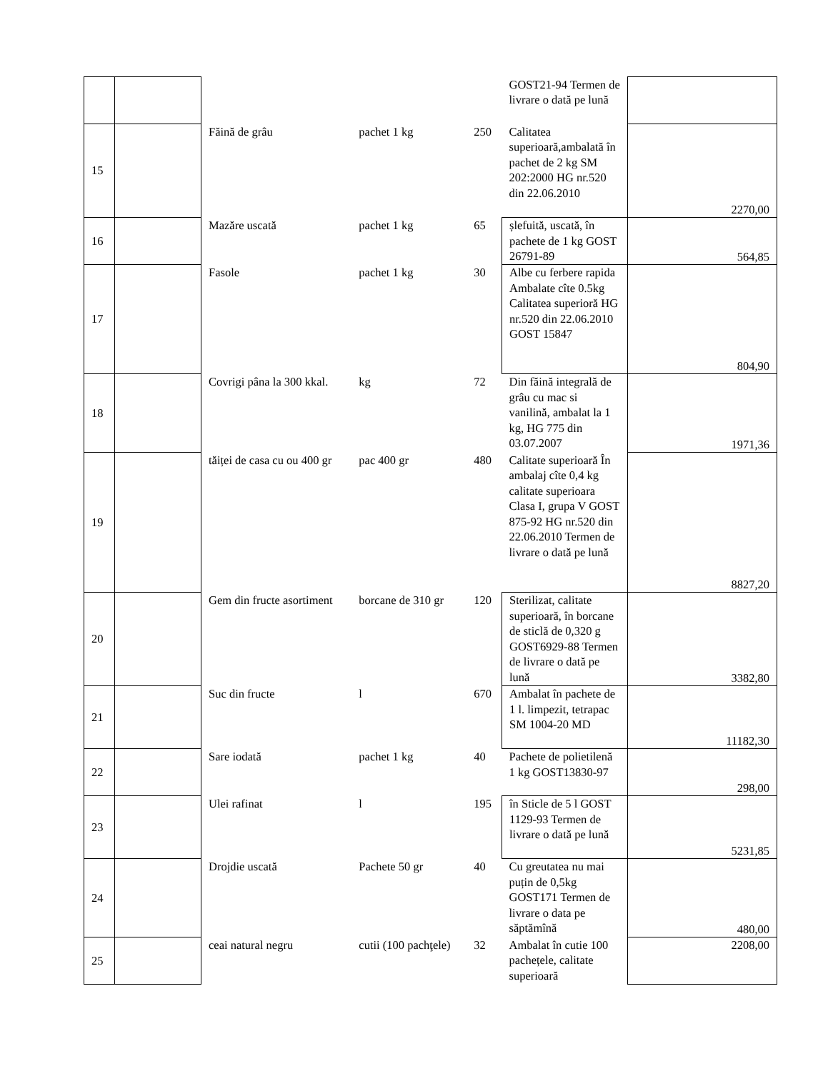| | | | | | GOST21-94 Termen de livrare o dată pe lună | |
| 15 | | Făină de grâu | pachet 1 kg | 250 | Calitatea superioară,ambalată în pachet de 2 kg SM 202:2000 HG nr.520 din 22.06.2010 | 2270,00 |
| 16 | | Mazăre uscată | pachet 1 kg | 65 | șlefuită, uscată, în pachete de 1 kg GOST 26791-89 | 564,85 |
| 17 | | Fasole | pachet 1 kg | 30 | Albe cu ferbere rapida Ambalate cîte 0.5kg Calitatea superioră HG nr.520 din 22.06.2010 GOST 15847 | 804,90 |
| 18 | | Covrigi pâna la 300 kkal. | kg | 72 | Din făină integrală de grâu cu mac si vanilină, ambalat la 1 kg, HG 775 din 03.07.2007 | 1971,36 |
| 19 | | tăiței de casa cu ou 400 gr | pac 400 gr | 480 | Calitate superioară În ambalaj cîte 0,4 kg calitate superioara Clasa I, grupa V GOST 875-92 HG nr.520 din 22.06.2010 Termen de livrare o dată pe lună | 8827,20 |
| 20 | | Gem din fructe asortiment | borcane de 310 gr | 120 | Sterilizat, calitate superioară, în borcane de sticlă de 0,320 g GOST6929-88 Termen de livrare o dată pe lună | 3382,80 |
| 21 | | Suc din fructe | l | 670 | Ambalat în pachete de 1 l. limpezit, tetrapac SM 1004-20 MD | 11182,30 |
| 22 | | Sare iodată | pachet 1 kg | 40 | Pachete de polietilenă 1 kg GOST13830-97 | 298,00 |
| 23 | | Ulei rafinat | l | 195 | în Sticle de 5 l GOST 1129-93 Termen de livrare o dată pe lună | 5231,85 |
| 24 | | Drojdie uscată | Pachete 50 gr | 40 | Cu greutatea nu mai puțin de 0,5kg GOST171 Termen de livrare o data pe săptămînă | 480,00 |
| 25 | | ceai natural negru | cutii (100 pachţele) | 32 | Ambalat în cutie 100 pachețele, calitate superioară | 2208,00 |